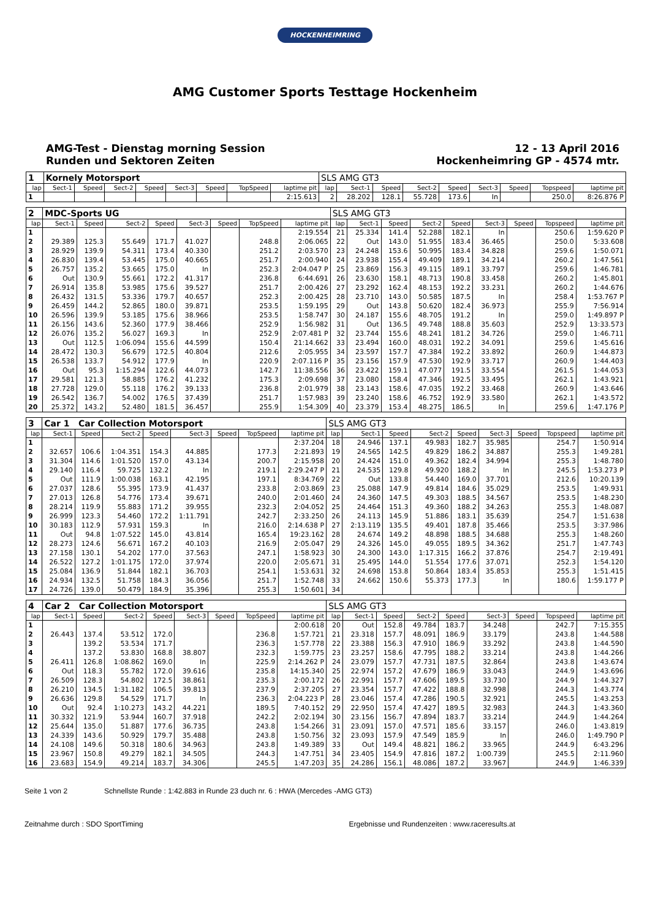HOCKENHEIMRING
AMG Customer Sports Testtage Hockenheim
AMG-Test - Dienstag morning Session
Runden und Sektoren Zeiten
12 - 13 April 2016
Hockenheimring GP - 4574 mtr.
| 1 | Kornely Motorsport | | | | | | | | SLS AMG GT3 | | | | | | | | |
| lap | Sect-1 | Speed | Sect-2 | Speed | Sect-3 | Speed | TopSpeed | laptime pit | lap | Sect-1 | Speed | Sect-2 | Speed | Sect-3 | Speed | Topspeed | laptime pit |
| 1 | | | | | | | | 2:15.613 | 2 | 28.202 | 128.1 | 55.728 | 173.6 | In | | 250.0 | 8:26.876 P |
| 2 | MDC-Sports UG | | | | | | | | SLS AMG GT3 | | | | | | | | |
| lap | Sect-1 | Speed | Sect-2 | Speed | Sect-3 | Speed | TopSpeed | laptime pit | lap | Sect-1 | Speed | Sect-2 | Speed | Sect-3 | Speed | Topspeed | laptime pit |
| 1 | | | | | | | | 2:19.554 | 21 | 25.334 | 141.4 | 52.288 | 182.1 | In | | 250.6 | 1:59.620 P |
| 2 | 29.389 | 125.3 | 55.649 | 171.7 | 41.027 | | 248.8 | 2:06.065 | 22 | Out | 143.0 | 51.955 | 183.4 | 36.465 | | 250.0 | 5:33.608 |
| 3 | 28.929 | 139.9 | 54.311 | 173.4 | 40.330 | | 251.2 | 2:03.570 | 23 | 24.248 | 153.6 | 50.995 | 183.4 | 34.828 | | 259.6 | 1:50.071 |
| 4 | 26.830 | 139.4 | 53.445 | 175.0 | 40.665 | | 251.7 | 2:00.940 | 24 | 23.938 | 155.4 | 49.409 | 189.1 | 34.214 | | 260.2 | 1:47.561 |
| 5 | 26.757 | 135.2 | 53.665 | 175.0 | In | | 252.3 | 2:04.047 P | 25 | 23.869 | 156.3 | 49.115 | 189.1 | 33.797 | | 259.6 | 1:46.781 |
| 6 | Out | 130.9 | 55.661 | 172.2 | 41.317 | | 236.8 | 6:44.691 | 26 | 23.630 | 158.1 | 48.713 | 190.8 | 33.458 | | 260.2 | 1:45.801 |
| 7 | 26.914 | 135.8 | 53.985 | 175.6 | 39.527 | | 251.7 | 2:00.426 | 27 | 23.292 | 162.4 | 48.153 | 192.2 | 33.231 | | 260.2 | 1:44.676 |
| 8 | 26.432 | 131.5 | 53.336 | 179.7 | 40.657 | | 252.3 | 2:00.425 | 28 | 23.710 | 143.0 | 50.585 | 187.5 | In | | 258.4 | 1:53.767 P |
| 9 | 26.459 | 144.2 | 52.865 | 180.0 | 39.871 | | 253.5 | 1:59.195 | 29 | Out | 143.8 | 50.620 | 182.4 | 36.973 | | 255.9 | 7:56.914 |
| 10 | 26.596 | 139.9 | 53.185 | 175.6 | 38.966 | | 253.5 | 1:58.747 | 30 | 24.187 | 155.6 | 48.705 | 191.2 | In | | 259.0 | 1:49.897 P |
| 11 | 26.156 | 143.6 | 52.360 | 177.9 | 38.466 | | 252.9 | 1:56.982 | 31 | Out | 136.5 | 49.748 | 188.8 | 35.603 | | 252.9 | 13:33.573 |
| 12 | 26.076 | 135.2 | 56.027 | 169.3 | In | | 252.9 | 2:07.481 P | 32 | 23.744 | 155.6 | 48.241 | 181.2 | 34.726 | | 259.0 | 1:46.711 |
| 13 | Out | 112.5 | 1:06.094 | 155.6 | 44.599 | | 150.4 | 21:14.662 | 33 | 23.494 | 160.0 | 48.031 | 192.2 | 34.091 | | 259.6 | 1:45.616 |
| 14 | 28.472 | 130.3 | 56.679 | 172.5 | 40.804 | | 212.6 | 2:05.955 | 34 | 23.597 | 157.7 | 47.384 | 192.2 | 33.892 | | 260.9 | 1:44.873 |
| 15 | 26.538 | 133.7 | 54.912 | 177.9 | In | | 220.9 | 2:07.116 P | 35 | 23.156 | 157.9 | 47.530 | 192.9 | 33.717 | | 260.9 | 1:44.403 |
| 16 | Out | 95.3 | 1:15.294 | 122.6 | 44.073 | | 142.7 | 11:38.556 | 36 | 23.422 | 159.1 | 47.077 | 191.5 | 33.554 | | 261.5 | 1:44.053 |
| 17 | 29.581 | 121.3 | 58.885 | 176.2 | 41.232 | | 175.3 | 2:09.698 | 37 | 23.080 | 158.4 | 47.346 | 192.5 | 33.495 | | 262.1 | 1:43.921 |
| 18 | 27.728 | 129.0 | 55.118 | 176.2 | 39.133 | | 236.8 | 2:01.979 | 38 | 23.143 | 158.6 | 47.035 | 192.2 | 33.468 | | 260.9 | 1:43.646 |
| 19 | 26.542 | 136.7 | 54.002 | 176.5 | 37.439 | | 251.7 | 1:57.983 | 39 | 23.240 | 158.6 | 46.752 | 192.9 | 33.580 | | 262.1 | 1:43.572 |
| 20 | 25.372 | 143.2 | 52.480 | 181.5 | 36.457 | | 255.9 | 1:54.309 | 40 | 23.379 | 153.4 | 48.275 | 186.5 | In | | 259.6 | 1:47.176 P |
| 3 | Car 1 Car Collection Motorsport | | | | | | | | SLS AMG GT3 | | | | | | | | |
| lap | Sect-1 | Speed | Sect-2 | Speed | Sect-3 | Speed | TopSpeed | laptime pit | lap | Sect-1 | Speed | Sect-2 | Speed | Sect-3 | Speed | Topspeed | laptime pit |
| 1 | | | | | | | | 2:37.204 | 18 | 24.946 | 137.1 | 49.983 | 182.7 | 35.985 | | 254.7 | 1:50.914 |
| 2 | 32.657 | 106.6 | 1:04.351 | 154.3 | 44.885 | | 177.3 | 2:21.893 | 19 | 24.565 | 142.5 | 49.829 | 186.2 | 34.887 | | 255.3 | 1:49.281 |
| 3 | 31.304 | 114.6 | 1:01.520 | 157.0 | 43.134 | | 200.7 | 2:15.958 | 20 | 24.424 | 151.0 | 49.362 | 182.4 | 34.994 | | 255.3 | 1:48.780 |
| 4 | 29.140 | 116.4 | 59.725 | 132.2 | In | | 219.1 | 2:29.247 P | 21 | 24.535 | 129.8 | 49.920 | 188.2 | In | | 245.5 | 1:53.273 P |
| 5 | Out | 111.9 | 1:00.038 | 163.1 | 42.195 | | 197.1 | 8:34.769 | 22 | Out | 133.8 | 54.440 | 169.0 | 37.701 | | 212.6 | 10:20.139 |
| 6 | 27.037 | 128.6 | 55.395 | 173.9 | 41.437 | | 233.8 | 2:03.869 | 23 | 25.088 | 147.9 | 49.814 | 184.6 | 35.029 | | 253.5 | 1:49.931 |
| 7 | 27.013 | 126.8 | 54.776 | 173.4 | 39.671 | | 240.0 | 2:01.460 | 24 | 24.360 | 147.5 | 49.303 | 188.5 | 34.567 | | 253.5 | 1:48.230 |
| 8 | 28.214 | 119.9 | 55.883 | 171.2 | 39.955 | | 232.3 | 2:04.052 | 25 | 24.464 | 151.3 | 49.360 | 188.2 | 34.263 | | 255.3 | 1:48.087 |
| 9 | 26.999 | 123.3 | 54.460 | 172.2 | 1:11.791 | | 242.7 | 2:33.250 | 26 | 24.113 | 145.9 | 51.886 | 183.1 | 35.639 | | 254.7 | 1:51.638 |
| 10 | 30.183 | 112.9 | 57.931 | 159.3 | In | | 216.0 | 2:14.638 P | 27 | 2:13.119 | 135.5 | 49.401 | 187.8 | 35.466 | | 253.5 | 3:37.986 |
| 11 | Out | 94.8 | 1:07.522 | 145.0 | 43.814 | | 165.4 | 19:23.162 | 28 | 24.674 | 149.2 | 48.898 | 188.5 | 34.688 | | 255.3 | 1:48.260 |
| 12 | 28.273 | 124.6 | 56.671 | 167.2 | 40.103 | | 216.9 | 2:05.047 | 29 | 24.326 | 145.0 | 49.055 | 189.5 | 34.362 | | 251.7 | 1:47.743 |
| 13 | 27.158 | 130.1 | 54.202 | 177.0 | 37.563 | | 247.1 | 1:58.923 | 30 | 24.300 | 143.0 | 1:17.315 | 166.2 | 37.876 | | 254.7 | 2:19.491 |
| 14 | 26.522 | 127.2 | 1:01.175 | 172.0 | 37.974 | | 220.0 | 2:05.671 | 31 | 25.495 | 144.0 | 51.554 | 177.6 | 37.071 | | 252.3 | 1:54.120 |
| 15 | 25.084 | 136.9 | 51.844 | 182.1 | 36.703 | | 254.1 | 1:53.631 | 32 | 24.698 | 153.8 | 50.864 | 183.4 | 35.853 | | 255.3 | 1:51.415 |
| 16 | 24.934 | 132.5 | 51.758 | 184.3 | 36.056 | | 251.7 | 1:52.748 | 33 | 24.662 | 150.6 | 55.373 | 177.3 | In | | 180.6 | 1:59.177 P |
| 17 | 24.726 | 139.0 | 50.479 | 184.9 | 35.396 | | 255.3 | 1:50.601 | 34 | | | | | | | | |
| 4 | Car 2 Car Collection Motorsport | | | | | | | | SLS AMG GT3 | | | | | | | | |
| lap | Sect-1 | Speed | Sect-2 | Speed | Sect-3 | Speed | TopSpeed | laptime pit | lap | Sect-1 | Speed | Sect-2 | Speed | Sect-3 | Speed | Topspeed | laptime pit |
| 1 | | | | | | | | 2:00.618 | 20 | Out | 152.8 | 49.784 | 183.7 | 34.248 | | 242.7 | 7:15.355 |
| 2 | 26.443 | 137.4 | 53.512 | 172.0 | | | 236.8 | 1:57.721 | 21 | 23.318 | 157.7 | 48.091 | 186.9 | 33.179 | | 243.8 | 1:44.588 |
| 3 | | 139.2 | 53.534 | 171.7 | | | 236.3 | 1:57.778 | 22 | 23.388 | 156.3 | 47.910 | 186.9 | 33.292 | | 243.8 | 1:44.590 |
| 4 | | 137.2 | 53.830 | 168.8 | 38.807 | | 232.3 | 1:59.775 | 23 | 23.257 | 158.6 | 47.795 | 188.2 | 33.214 | | 243.8 | 1:44.266 |
| 5 | 26.411 | 126.8 | 1:08.862 | 169.0 | In | | 225.9 | 2:14.262 P | 24 | 23.079 | 157.7 | 47.731 | 187.5 | 32.864 | | 243.8 | 1:43.674 |
| 6 | Out | 118.3 | 55.782 | 172.0 | 39.616 | | 235.8 | 14:15.340 | 25 | 22.974 | 157.2 | 47.679 | 186.9 | 33.043 | | 244.9 | 1:43.696 |
| 7 | 26.509 | 128.3 | 54.802 | 172.5 | 38.861 | | 235.3 | 2:00.172 | 26 | 22.991 | 157.7 | 47.606 | 189.5 | 33.730 | | 244.9 | 1:44.327 |
| 8 | 26.210 | 134.5 | 1:31.182 | 106.5 | 39.813 | | 237.9 | 2:37.205 | 27 | 23.354 | 157.7 | 47.422 | 188.8 | 32.998 | | 244.3 | 1:43.774 |
| 9 | 26.636 | 129.8 | 54.529 | 171.7 | In | | 236.3 | 2:04.223 P | 28 | 23.046 | 157.4 | 47.286 | 190.5 | 32.921 | | 245.5 | 1:43.253 |
| 10 | Out | 92.4 | 1:10.273 | 143.2 | 44.221 | | 189.5 | 7:40.152 | 29 | 22.950 | 157.4 | 47.427 | 189.5 | 32.983 | | 244.3 | 1:43.360 |
| 11 | 30.332 | 121.9 | 53.944 | 160.7 | 37.918 | | 242.2 | 2:02.194 | 30 | 23.156 | 156.7 | 47.894 | 183.7 | 33.214 | | 244.9 | 1:44.264 |
| 12 | 25.644 | 135.0 | 51.887 | 177.6 | 36.735 | | 243.8 | 1:54.266 | 31 | 23.091 | 157.0 | 47.571 | 185.6 | 33.157 | | 246.0 | 1:43.819 |
| 13 | 24.339 | 143.6 | 50.929 | 179.7 | 35.488 | | 243.8 | 1:50.756 | 32 | 23.093 | 157.9 | 47.549 | 185.9 | In | | 246.0 | 1:49.790 P |
| 14 | 24.108 | 149.6 | 50.318 | 180.6 | 34.963 | | 243.8 | 1:49.389 | 33 | Out | 149.4 | 48.821 | 186.2 | 33.965 | | 244.9 | 6:43.296 |
| 15 | 23.967 | 150.8 | 49.279 | 182.1 | 34.505 | | 244.3 | 1:47.751 | 34 | 23.405 | 154.9 | 47.816 | 187.2 | 1:00.739 | | 245.5 | 2:11.960 |
| 16 | 23.683 | 154.9 | 49.214 | 183.7 | 34.306 | | 245.5 | 1:47.203 | 35 | 24.286 | 156.1 | 48.086 | 187.2 | 33.967 | | 244.9 | 1:46.339 |
Seite 1 von 2 Schnellste Runde : 1:42.883 in Runde 23 duch nr. 6 : HWA (Mercedes -AMG GT3)
Zeitnahme durch : SDO SportTiming Ergebnisse und Rundenzeiten : www.raceresults.at